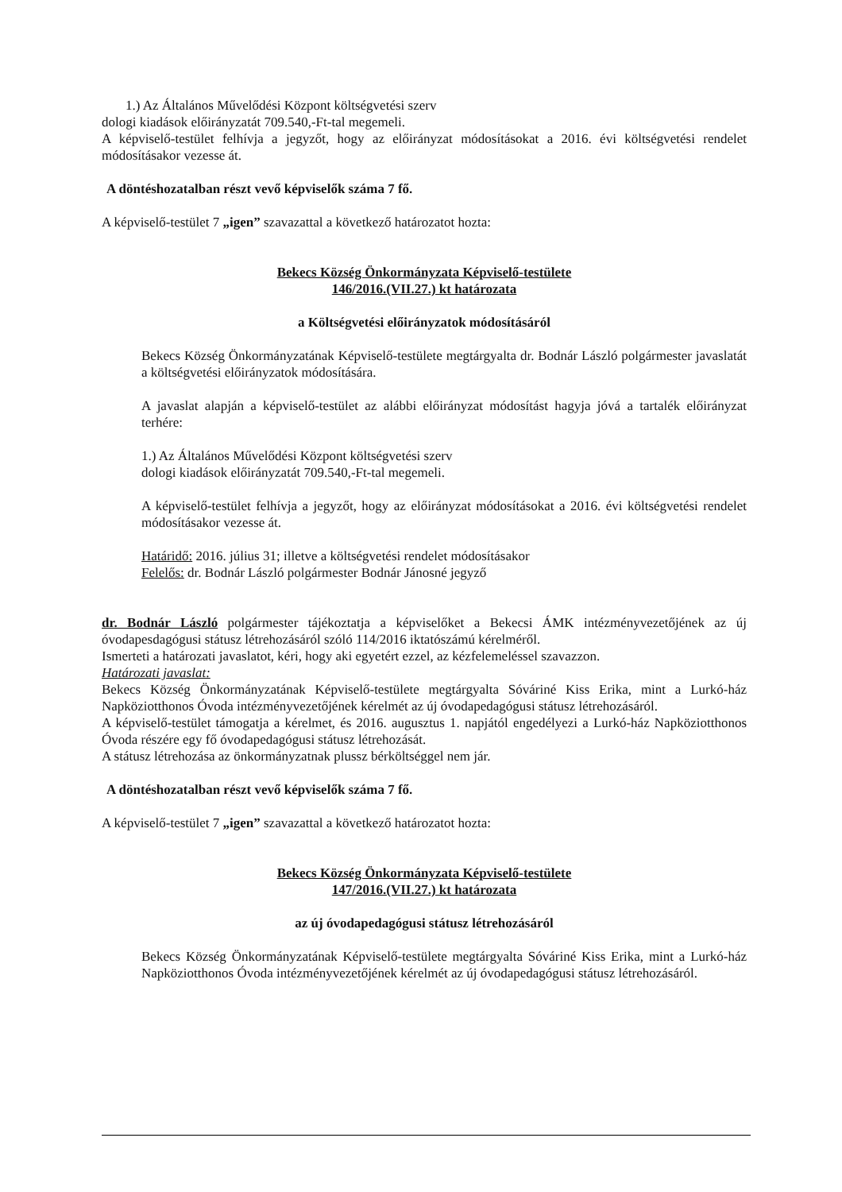1.) Az Általános Művelődési Központ költségvetési szerv
dologi kiadások előirányzatát 709.540,-Ft-tal megemeli.
A képviselő-testület felhívja a jegyzőt, hogy az előirányzat módosításokat a 2016. évi költségvetési rendelet módosításakor vezesse át.
A döntéshozatalban részt vevő képviselők száma 7 fő.
A képviselő-testület 7 „igen” szavazattal a következő határozatot hozta:
Bekecs Község Önkormányzata Képviselő-testülete
146/2016.(VII.27.) kt határozata
a Költségvetési előirányzatok módosításáról
Bekecs Község Önkormányzatának Képviselő-testülete megtárgyalta dr. Bodnár László polgármester javaslatát a költségvetési előirányzatok módosítására.
A javaslat alapján a képviselő-testület az alábbi előirányzat módosítást hagyja jóvá a tartalék előirányzat terhére:
1.) Az Általános Művelődési Központ költségvetési szerv
dologi kiadások előirányzatát 709.540,-Ft-tal megemeli.
A képviselő-testület felhívja a jegyzőt, hogy az előirányzat módosításokat a 2016. évi költségvetési rendelet módosításakor vezesse át.
Határidő: 2016. július 31; illetve a költségvetési rendelet módosításakor
Felelős: dr. Bodnár László polgármester Bodnár Jánosné jegyző
dr. Bodnár László polgármester tájékoztatja a képviselőket a Bekecsi ÁMK intézményvezetőjének az új óvodapesdagógusi státusz létrehozásáról szóló 114/2016 iktatószámú kérelméről.
Ismerteti a határozati javaslatot, kéri, hogy aki egyetért ezzel, az kézfelemeléssel szavazzon.
Határozati javaslat:
Bekecs Község Önkormányzatának Képviselő-testülete megtárgyalta Sóváriné Kiss Erika, mint a Lurkó-ház Napköziotthonos Óvoda intézményvezetőjének kérelmét az új óvodapedagógusi státusz létrehozásáról.
A képviselő-testület támogatja a kérelmet, és 2016. augusztus 1. napjától engedélyezi a Lurkó-ház Napköziotthonos Óvoda részére egy fő óvodapedagógusi státusz létrehozását.
A státusz létrehozása az önkormányzatnak plussz bérköltséggel nem jár.
A döntéshozatalban részt vevő képviselők száma 7 fő.
A képviselő-testület 7 „igen” szavazattal a következő határozatot hozta:
Bekecs Község Önkormányzata Képviselő-testülete
147/2016.(VII.27.) kt határozata
az új óvodapedagógusi státusz létrehozásáról
Bekecs Község Önkormányzatának Képviselő-testülete megtárgyalta Sóváriné Kiss Erika, mint a Lurkó-ház Napköziotthonos Óvoda intézményvezetőjének kérelmét az új óvodapedagógusi státusz létrehozásáról.